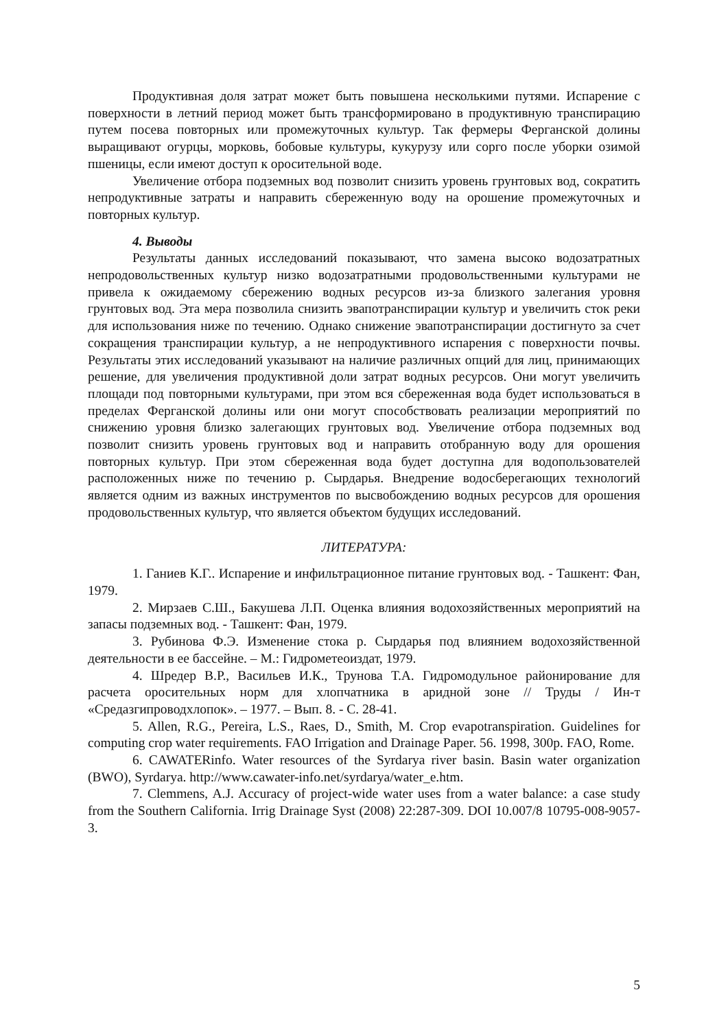Продуктивная доля затрат может быть повышена несколькими путями. Испарение с поверхности в летний период может быть трансформировано в продуктивную транспирацию путем посева повторных или промежуточных культур. Так фермеры Ферганской долины выращивают огурцы, морковь, бобовые культуры, кукурузу или сорго после уборки озимой пшеницы, если имеют доступ к оросительной воде.
Увеличение отбора подземных вод позволит снизить уровень грунтовых вод, сократить непродуктивные затраты и направить сбереженную воду на орошение промежуточных и повторных культур.
4. Выводы
Результаты данных исследований показывают, что замена высоко водозатратных непродовольственных культур низко водозатратными продовольственными культурами не привела к ожидаемому сбережению водных ресурсов из-за близкого залегания уровня грунтовых вод. Эта мера позволила снизить эвапотранспирации культур и увеличить сток реки для использования ниже по течению. Однако снижение эвапотранспирации достигнуто за счет сокращения транспирации культур, а не непродуктивного испарения с поверхности почвы. Результаты этих исследований указывают на наличие различных опций для лиц, принимающих решение, для увеличения продуктивной доли затрат водных ресурсов. Они могут увеличить площади под повторными культурами, при этом вся сбереженная вода будет использоваться в пределах Ферганской долины или они могут способствовать реализации мероприятий по снижению уровня близко залегающих грунтовых вод. Увеличение отбора подземных вод позволит снизить уровень грунтовых вод и направить отобранную воду для орошения повторных культур. При этом сбереженная вода будет доступна для водопользователей расположенных ниже по течению р. Сырдарья. Внедрение водосберегающих технологий является одним из важных инструментов по высвобождению водных ресурсов для орошения продовольственных культур, что является объектом будущих исследований.
ЛИТЕРАТУРА:
1. Ганиев К.Г.. Испарение и инфильтрационное питание грунтовых вод. - Ташкент: Фан, 1979.
2. Мирзаев С.Ш., Бакушева Л.П. Оценка влияния водохозяйственных мероприятий на запасы подземных вод. - Ташкент: Фан, 1979.
3. Рубинова Ф.Э. Изменение стока р. Сырдарья под влиянием водохозяйственной деятельности в ее бассейне. – М.: Гидрометеоиздат, 1979.
4. Шредер В.Р., Васильев И.К., Трунова Т.А. Гидромодульное районирование для расчета оросительных норм для хлопчатника в аридной зоне // Труды / Ин-т «Средазгипроводхлопок». – 1977. – Вып. 8. - С. 28-41.
5. Allen, R.G., Pereira, L.S., Raes, D., Smith, M. Crop evapotranspiration. Guidelines for computing crop water requirements. FAO Irrigation and Drainage Paper. 56. 1998, 300p. FAO, Rome.
6. CAWATERinfo. Water resources of the Syrdarya river basin. Basin water organization (BWO), Syrdarya. http://www.cawater-info.net/syrdarya/water_e.htm.
7. Clemmens, A.J. Accuracy of project-wide water uses from a water balance: a case study from the Southern California. Irrig Drainage Syst (2008) 22:287-309. DOI 10.007/8 10795-008-9057-3.
5